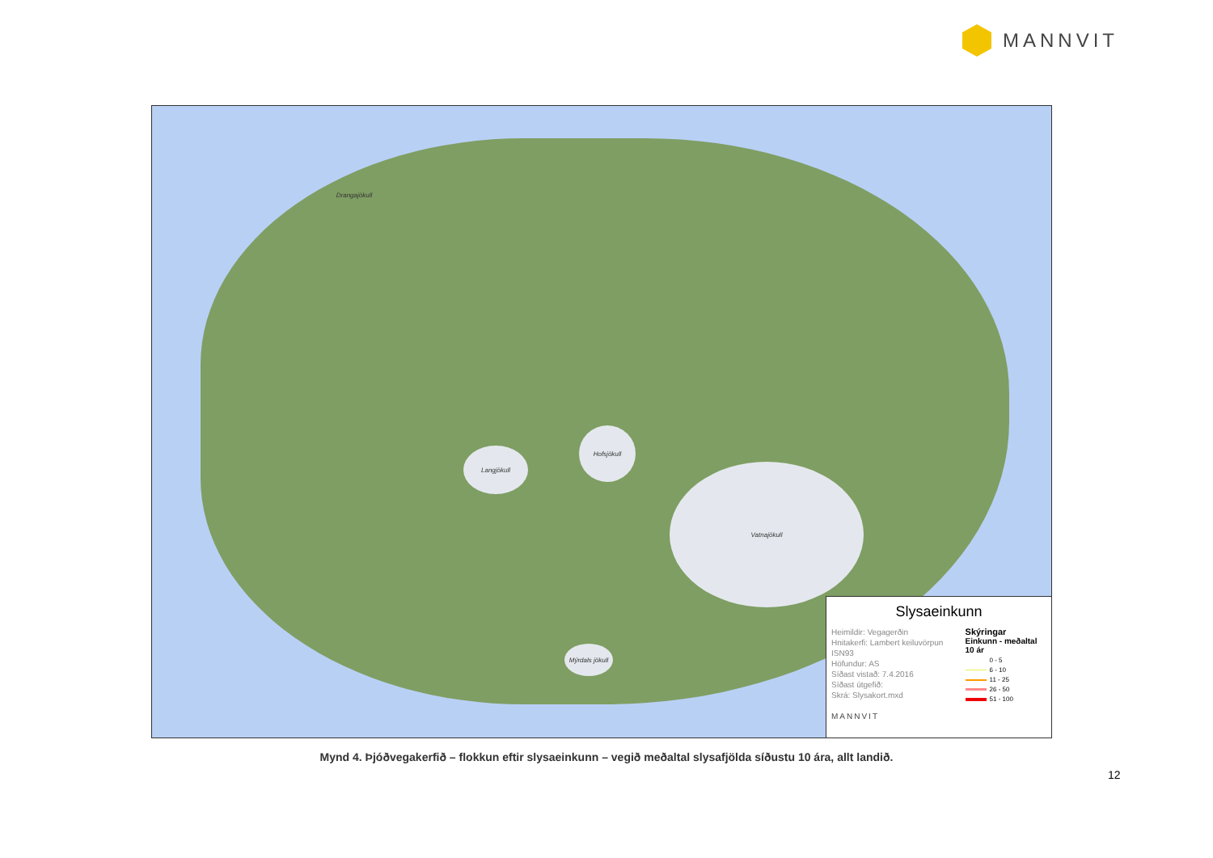MANNVIT
Langjökull
Hofsjökull
Vatnajökull
Mýrdals jökull
Drangajökull
Slysaeinkunn
Heimildir: Vegagerðin
Hnitakerfi: Lambert keiluvörpun ISN93
Höfundur: AS
Síðast vistað: 7.4.2016
Síðast útgefið:
Skrá: Slysakort.mxd
MANNVIT
Skýringar
Einkunn - meðaltal 10 ár
0 - 5
6 - 10
11 - 25
26 - 50
51 - 100
Mynd 4. Þjóðvegakerfið – flokkun eftir slysaeinkunn – vegið meðaltal slysafjölda síðustu 10 ára, allt landið.
12